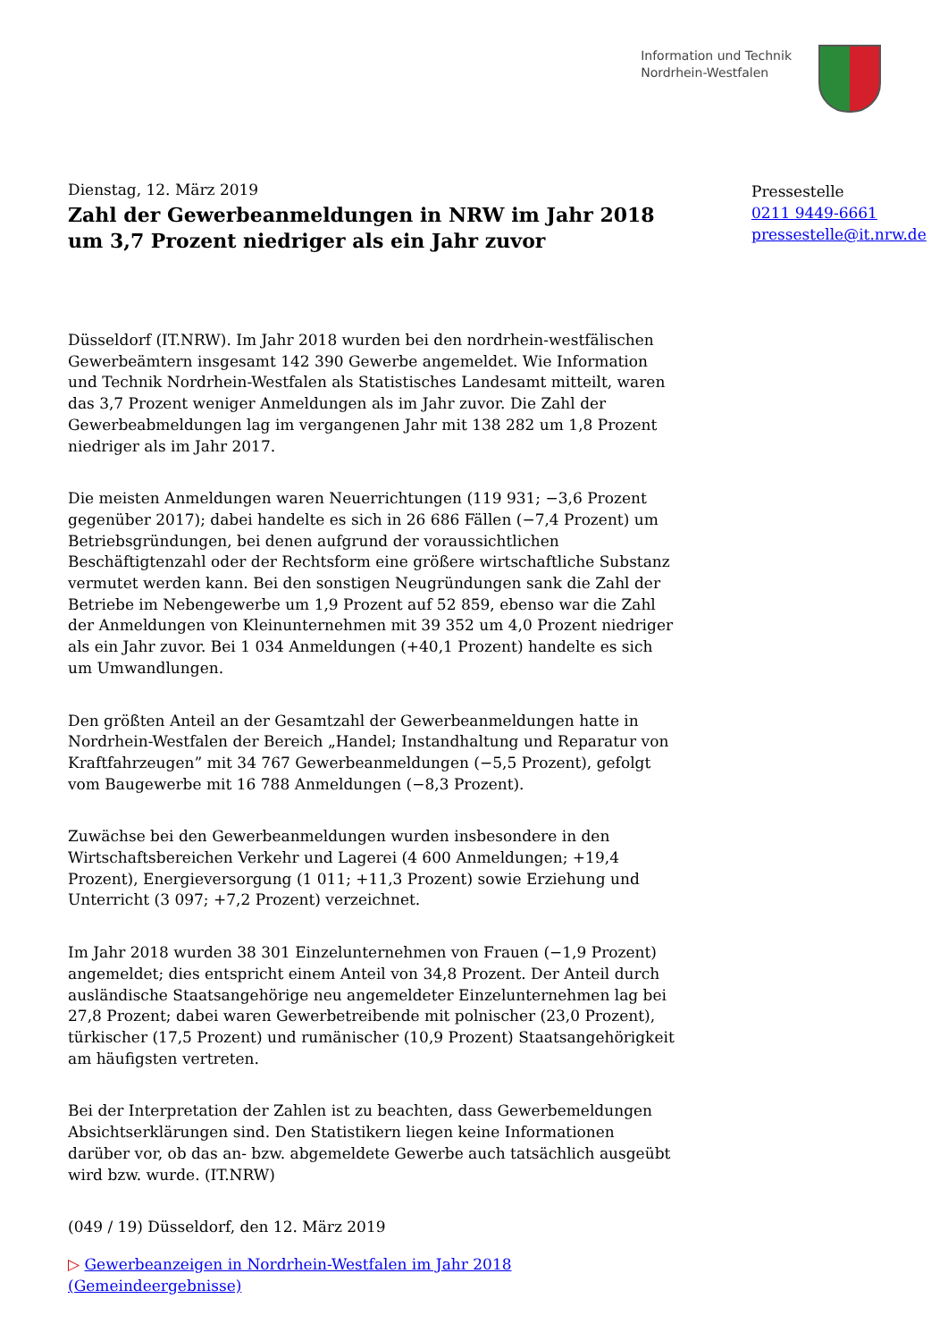Information und Technik
Nordrhein-Westfalen
Dienstag, 12. März 2019
Zahl der Gewerbeanmeldungen in NRW im Jahr 2018 um 3,7 Prozent niedriger als ein Jahr zuvor
Pressestelle
0211 9449-6661
pressestelle@it.nrw.de
Düsseldorf (IT.NRW). Im Jahr 2018 wurden bei den nordrhein-westfälischen Gewerbeämtern insgesamt 142 390 Gewerbe angemeldet. Wie Information und Technik Nordrhein-Westfalen als Statistisches Landesamt mitteilt, waren das 3,7 Prozent weniger Anmeldungen als im Jahr zuvor. Die Zahl der Gewerbeabmeldungen lag im vergangenen Jahr mit 138 282 um 1,8 Prozent niedriger als im Jahr 2017.
Die meisten Anmeldungen waren Neuerrichtungen (119 931; −3,6 Prozent gegenüber 2017); dabei handelte es sich in 26 686 Fällen (−7,4 Prozent) um Betriebsgründungen, bei denen aufgrund der voraussichtlichen Beschäftigtenzahl oder der Rechtsform eine größere wirtschaftliche Substanz vermutet werden kann. Bei den sonstigen Neugründungen sank die Zahl der Betriebe im Nebengewerbe um 1,9 Prozent auf 52 859, ebenso war die Zahl der Anmeldungen von Kleinunternehmen mit 39 352 um 4,0 Prozent niedriger als ein Jahr zuvor. Bei 1 034 Anmeldungen (+40,1 Prozent) handelte es sich um Umwandlungen.
Den größten Anteil an der Gesamtzahl der Gewerbeanmeldungen hatte in Nordrhein-Westfalen der Bereich „Handel; Instandhaltung und Reparatur von Kraftfahrzeugen” mit 34 767 Gewerbeanmeldungen (−5,5 Prozent), gefolgt vom Baugewerbe mit 16 788 Anmeldungen (−8,3 Prozent).
Zuwächse bei den Gewerbeanmeldungen wurden insbesondere in den Wirtschaftsbereichen Verkehr und Lagerei (4 600 Anmeldungen; +19,4 Prozent), Energieversorgung (1 011; +11,3 Prozent) sowie Erziehung und Unterricht (3 097; +7,2 Prozent) verzeichnet.
Im Jahr 2018 wurden 38 301 Einzelunternehmen von Frauen (−1,9 Prozent) angemeldet; dies entspricht einem Anteil von 34,8 Prozent. Der Anteil durch ausländische Staatsangehörige neu angemeldeter Einzelunternehmen lag bei 27,8 Prozent; dabei waren Gewerbetreibende mit polnischer (23,0 Prozent), türkischer (17,5 Prozent) und rumänischer (10,9 Prozent) Staatsangehörigkeit am häufigsten vertreten.
Bei der Interpretation der Zahlen ist zu beachten, dass Gewerbemeldungen Absichtserklärungen sind. Den Statistikern liegen keine Informationen darüber vor, ob das an- bzw. abgemeldete Gewerbe auch tatsächlich ausgeübt wird bzw. wurde. (IT.NRW)
(049 / 19) Düsseldorf, den 12. März 2019
▷ Gewerbeanzeigen in Nordrhein-Westfalen im Jahr 2018 (Gemeindeergebnisse)